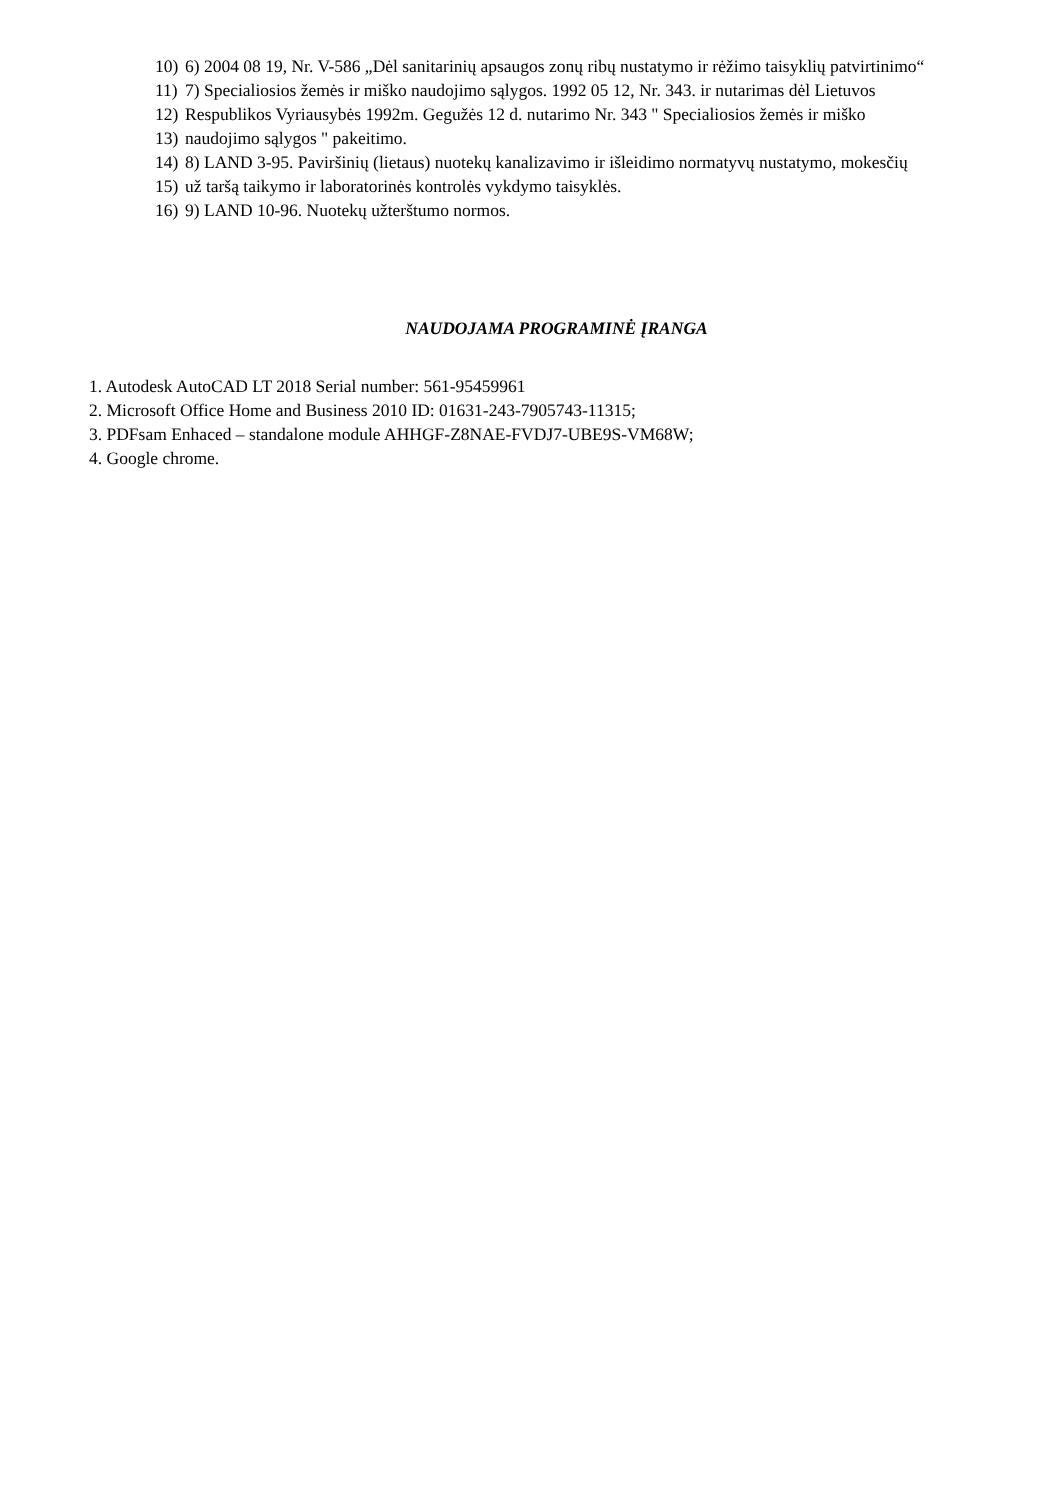10) 6) 2004 08 19, Nr. V-586 „Dėl sanitarinių apsaugos zonų ribų nustatymo ir rėžimo taisyklių patvirtinimo“
11) 7) Specialiosios žemės ir miško naudojimo sąlygos. 1992 05 12, Nr. 343. ir nutarimas dėl Lietuvos
12) Respublikos Vyriausybės 1992m. Gegužės 12 d. nutarimo Nr. 343 " Specialiosios žemės ir miško
13) naudojimo sąlygos " pakeitimo.
14) 8) LAND 3-95. Paviršinių (lietaus) nuotekų kanalizavimo ir išleidimo normatyvų nustatymo, mokesčių
15) už taršą taikymo ir laboratorinės kontrolės vykdymo taisyklės.
16) 9) LAND 10-96. Nuotekų užterštumo normos.
NAUDOJAMA PROGRAMINĖ ĮRANGA
1. Autodesk AutoCAD LT 2018 Serial number: 561-95459961
2. Microsoft Office Home and Business 2010 ID: 01631-243-7905743-11315;
3. PDFsam Enhaced – standalone module AHHGF-Z8NAE-FVDJ7-UBE9S-VM68W;
4. Google chrome.